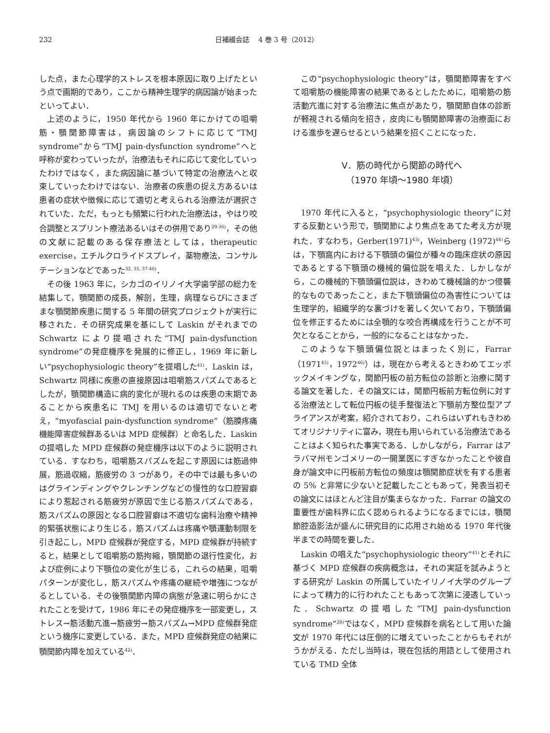232 日補綴会誌　 4 巻 3 号（2012）
した点，また心理学的ストレスを根本原因に取り上げたという点で画期的であり，ここから精神生理学的病因論が始まったといってよい．
上述のように，1950 年代から 1960 年にかけての咀嚼筋・顎関節障害は，病因論のシフトに応じて“TMJ syndrome”から“TMJ pain-dysfunction syndrome”へと呼称が変わっていったが，治療法もそれに応じて変化していったわけではなく，また病因論に基づいて特定の治療法へと収束していったわけではない．治療者の疾患の捉え方あるいは患者の症状や徴候に応じて適切と考えられる治療法が選択されていた．ただ，もっとも頻繁に行われた治療法は，やはり咬合調整とスプリント療法あるいはその併用であり<sup>29-36)</sup>，その他の文献に記載のある保存療法としては，therapeutic exercise，エチルクロライドスプレイ，薬物療法，コンサルテーションなどであった<sup>32, 35, 37-40)</sup>．
その後 1963 年に，シカゴのイリノイ大学歯学部の総力を結集して，顎関節の成長，解剖，生理，病理ならびにさまざまな顎関節疾患に関する 5 年間の研究プロジェクトが実行に移された．その研究成果を基にして Laskin がそれまでの Schwartz により提唱された“TMJ pain-dysfunction syndrome”の発症機序を発展的に修正し，1969 年に新しい“psychophysiologic theory”を提唱した<sup>41)</sup>．Laskin は，Schwartz 同様に疾患の直接原因は咀嚼筋スパズムであるとしたが，顎関節構造に病的変化が現れるのは疾患の末期であることから疾患名に TMJ を用いるのは適切でないと考え，“myofascial pain-dysfunction syndrome”（筋膜疼痛機能障害症候群あるいは MPD 症候群）と命名した．Laskin の提唱した MPD 症候群の発症機序は以下のように説明されている．すなわち，咀嚼筋スパズムを起こす原因には筋過伸展，筋過収縮，筋疲労の 3 つがあり，その中では最も多いのはグラインディングやクレンチングなどの慢性的な口腔習癖により惹起される筋疲労が原因で生じる筋スパズムである，筋スパズムの原因となる口腔習癖は不適切な歯科治療や精神的緊張状態により生じる，筋スパズムは疼痛や顎運動制限を引き起こし，MPD 症候群が発症する，MPD 症候群が持続すると，結果として咀嚼筋の筋拘縮，顎関節の退行性変化，および症例により下顎位の変化が生じる，これらの結果，咀嚼パターンが変化し，筋スパズムや疼痛の継続や増強につながるとしている．その後顎関節内障の病態が急速に明らかにされたことを受けて，1986 年にその発症機序を一部変更し，ストレス→筋活動亢進→筋疲労→筋スパズム→MPD 症候群発症という機序に変更している．また，MPD 症候群発症の結果に顎関節内障を加えている<sup>42)</sup>．
この“psychophysiologic theory”は，顎関節障害をすべて咀嚼筋の機能障害の結果であるとしたために，咀嚼筋の筋活動亢進に対する治療法に焦点があたり，顎関節自体の診断が軽視される傾向を招き，皮肉にも顎関節障害の治療面における進歩を遅らせるという結果を招くことになった．
Ⅴ．筋の時代から関節の時代へ
（1970 年頃〜1980 年頃）
1970 年代に入ると，“psychophysiologic theory”に対する反動という形で，顎関節により焦点をあてた考え方が現れた．すなわち，Gerber(1971)<sup>43)</sup>，Weinberg (1972)<sup>44)</sup>らは，下顎窩内における下顎頭の偏位が種々の臨床症状の原因であるとする下顎頭の機械的偏位説を唱えた．しかしながら，この機械的下顎頭偏位説は，きわめて機械論的かつ侵襲的なものであったこと，また下顎頭偏位の為害性については生理学的，組織学的な裏づけを著しく欠いており，下顎頭偏位を修正するためには全顎的な咬合再構成を行うことが不可欠となることから，一般的になることはなかった．
このような下顎頭偏位説とはまったく別に，Farrar（1971<sup>45)</sup>，1972<sup>46)</sup>）は，現在から考えるときわめてエッポックメイキングな，関節円板の前方転位の診断と治療に関する論文を著した．その論文には，関節円板前方転位例に対する治療法として転位円板の徒手整復法と下顎前方整位型アプライアンスが考案，紹介されており，これらはいずれもきわめてオリジナリティに富み，現在も用いられている治療法であることはよく知られた事実である．しかしながら，Farrar はアラバマ州モンゴメリーの一開業医にすぎなかったことや彼自身が論文中に円板前方転位の頻度は顎関節症状を有する患者の 5% と非常に少ないと記載したこともあって，発表当初その論文にはほとんど注目が集まらなかった．Farrar の論文の重要性が歯科界に広く認められるようになるまでには，顎関節腔造影法が盛んに研究目的に応用され始める 1970 年代後半までの時間を要した．
Laskin の唱えた“psychophysiologic theory”<sup>41)</sup>とそれに基づく MPD 症候群の疾病概念は，それの実証を試みようとする研究が Laskin の所属していたイリノイ大学のグループによって精力的に行われたこともあって次第に浸透していった．Schwartz の提唱した“TMJ pain-dysfunction syndrome”<sup>28)</sup>ではなく，MPD 症候群を病名として用いた論文が 1970 年代には圧倒的に増えていったことからもそれがうかがえる．ただし当時は，現在包括的用語として使用されている TMD 全体